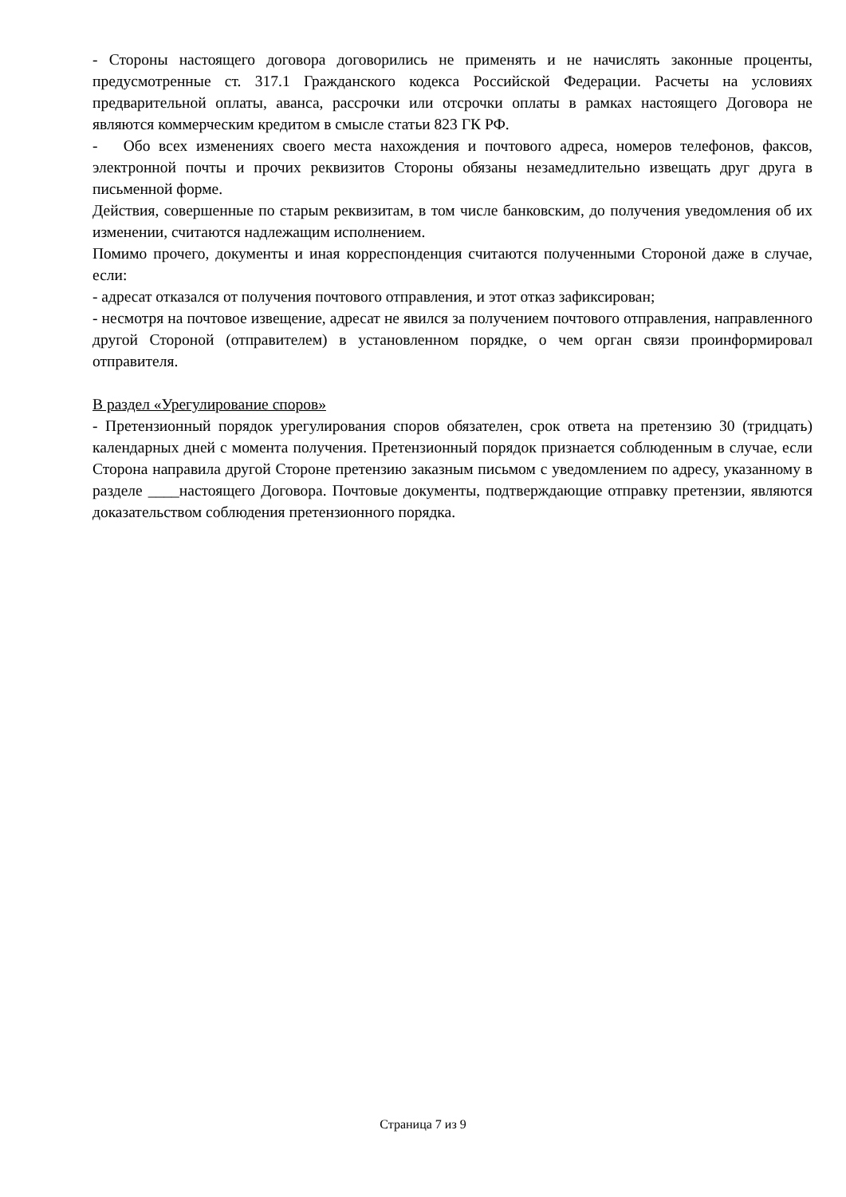- Стороны настоящего договора договорились не применять и не начислять законные проценты, предусмотренные ст. 317.1 Гражданского кодекса Российской Федерации. Расчеты на условиях предварительной оплаты, аванса, рассрочки или отсрочки оплаты в рамках настоящего Договора не являются коммерческим кредитом в смысле статьи 823 ГК РФ.
- Обо всех изменениях своего места нахождения и почтового адреса, номеров телефонов, факсов, электронной почты и прочих реквизитов Стороны обязаны незамедлительно извещать друг друга в письменной форме.
Действия, совершенные по старым реквизитам, в том числе банковским, до получения уведомления об их изменении, считаются надлежащим исполнением.
Помимо прочего, документы и иная корреспонденция считаются полученными Стороной даже в случае, если:
- адресат отказался от получения почтового отправления, и этот отказ зафиксирован;
- несмотря на почтовое извещение, адресат не явился за получением почтового отправления, направленного другой Стороной (отправителем) в установленном порядке, о чем орган связи проинформировал отправителя.
В раздел «Урегулирование споров»
- Претензионный порядок урегулирования споров обязателен, срок ответа на претензию 30 (тридцать) календарных дней с момента получения. Претензионный порядок признается соблюденным в случае, если Сторона направила другой Стороне претензию заказным письмом с уведомлением по адресу, указанному в разделе ____настоящего Договора. Почтовые документы, подтверждающие отправку претензии, являются доказательством соблюдения претензионного порядка.
Страница 7 из 9